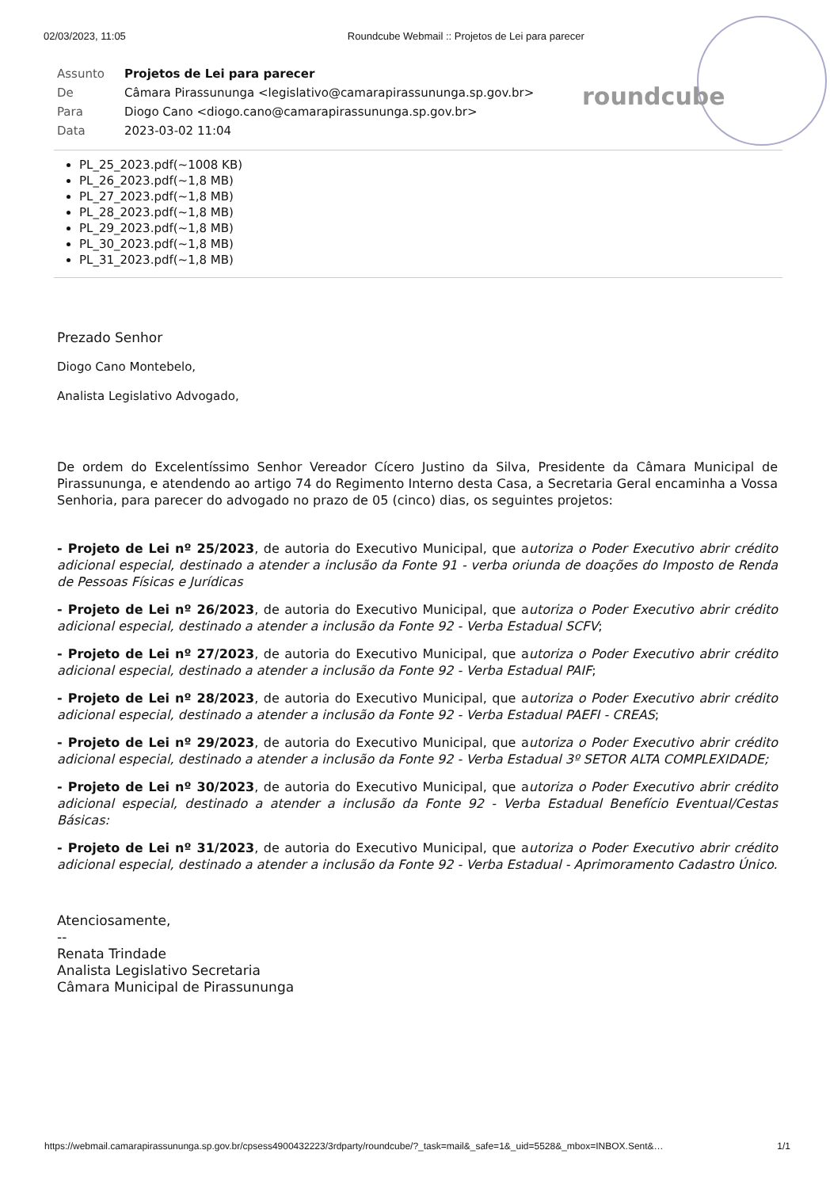02/03/2023, 11:05 Roundcube Webmail :: Projetos de Lei para parecer
roundcube
| Assunto | Projetos de Lei para parecer |
| De | Câmara Pirassununga <legislativo@camarapirassununga.sp.gov.br> |
| Para | Diogo Cano <diogo.cano@camarapirassununga.sp.gov.br> |
| Data | 2023-03-02 11:04 |
PL_25_2023.pdf(~1008 KB)
PL_26_2023.pdf(~1,8 MB)
PL_27_2023.pdf(~1,8 MB)
PL_28_2023.pdf(~1,8 MB)
PL_29_2023.pdf(~1,8 MB)
PL_30_2023.pdf(~1,8 MB)
PL_31_2023.pdf(~1,8 MB)
Prezado Senhor
Diogo Cano Montebelo,
Analista Legislativo Advogado,
De ordem do Excelentíssimo Senhor Vereador Cícero Justino da Silva, Presidente da Câmara Municipal de Pirassununga, e atendendo ao artigo 74 do Regimento Interno desta Casa, a Secretaria Geral encaminha a Vossa Senhoria, para parecer do advogado no prazo de 05 (cinco) dias, os seguintes projetos:
- Projeto de Lei nº 25/2023, de autoria do Executivo Municipal, que autoriza o Poder Executivo abrir crédito adicional especial, destinado a atender a inclusão da Fonte 91 - verba oriunda de doações do Imposto de Renda de Pessoas Físicas e Jurídicas
- Projeto de Lei nº 26/2023, de autoria do Executivo Municipal, que autoriza o Poder Executivo abrir crédito adicional especial, destinado a atender a inclusão da Fonte 92 - Verba Estadual SCFV;
- Projeto de Lei nº 27/2023, de autoria do Executivo Municipal, que autoriza o Poder Executivo abrir crédito adicional especial, destinado a atender a inclusão da Fonte 92 - Verba Estadual PAIF;
- Projeto de Lei nº 28/2023, de autoria do Executivo Municipal, que autoriza o Poder Executivo abrir crédito adicional especial, destinado a atender a inclusão da Fonte 92 - Verba Estadual PAEFI - CREAS;
- Projeto de Lei nº 29/2023, de autoria do Executivo Municipal, que autoriza o Poder Executivo abrir crédito adicional especial, destinado a atender a inclusão da Fonte 92 - Verba Estadual 3º SETOR ALTA COMPLEXIDADE;
- Projeto de Lei nº 30/2023, de autoria do Executivo Municipal, que autoriza o Poder Executivo abrir crédito adicional especial, destinado a atender a inclusão da Fonte 92 - Verba Estadual Benefício Eventual/Cestas Básicas:
- Projeto de Lei nº 31/2023, de autoria do Executivo Municipal, que autoriza o Poder Executivo abrir crédito adicional especial, destinado a atender a inclusão da Fonte 92 - Verba Estadual - Aprimoramento Cadastro Único.
Atenciosamente,
--
Renata Trindade
Analista Legislativo Secretaria
Câmara Municipal de Pirassununga
https://webmail.camarapirassununga.sp.gov.br/cpsess4900432223/3rdparty/roundcube/?_task=mail&_safe=1&_uid=5528&_mbox=INBOX.Sent&… 1/1